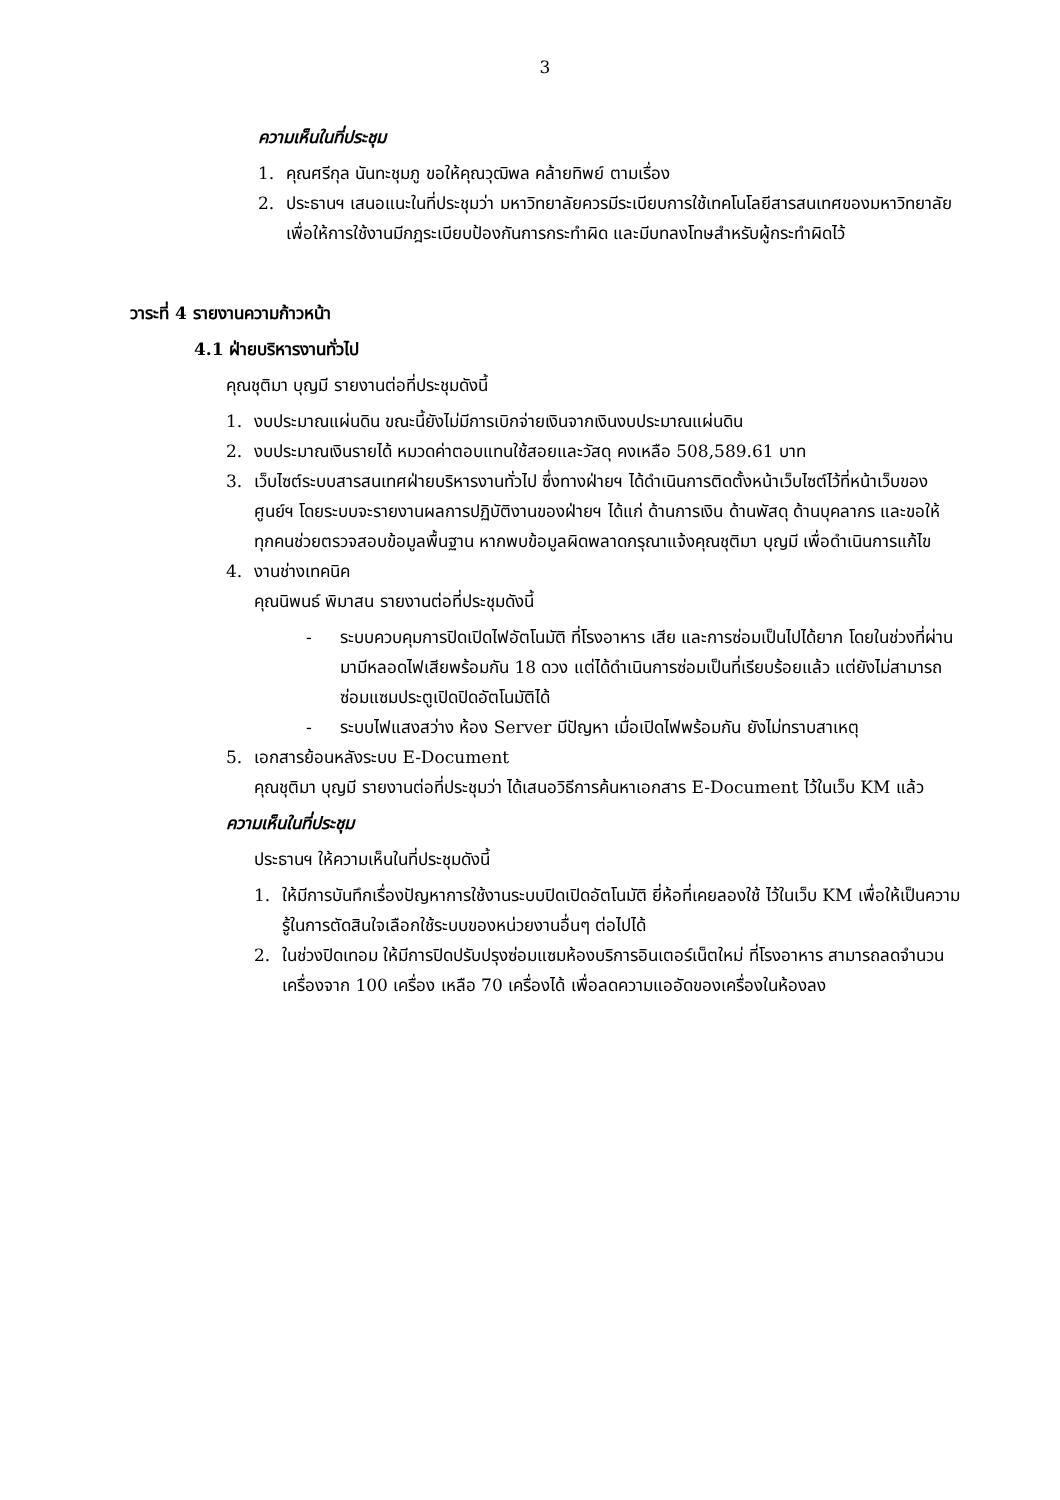3
ความเห็นในที่ประชุม
1. คุณศรีกุล นันทะชุมภู ขอให้คุณวุฒิพล คล้ายทิพย์ ตามเรื่อง
2. ประธานฯ เสนอแนะในที่ประชุมว่า มหาวิทยาลัยควรมีระเบียบการใช้เทคโนโลยีสารสนเทศของมหาวิทยาลัย เพื่อให้การใช้งานมีกฎระเบียบป้องกันการกระทำผิด และมีบทลงโทษสำหรับผู้กระทำผิดไว้
วาระที่ 4 รายงานความก้าวหน้า
4.1 ฝ่ายบริหารงานทั่วไป
คุณชุติมา บุญมี รายงานต่อที่ประชุมดังนี้
1. งบประมาณแผ่นดิน ขณะนี้ยังไม่มีการเบิกจ่ายเงินจากเงินงบประมาณแผ่นดิน
2. งบประมาณเงินรายได้ หมวดค่าตอบแทนใช้สอยและวัสดุ คงเหลือ 508,589.61 บาท
3. เว็บไซต์ระบบสารสนเทศฝ่ายบริหารงานทั่วไป ซึ่งทางฝ่ายฯ ได้ดำเนินการติดตั้งหน้าเว็บไซต์ไว้ที่หน้าเว็บของศูนย์ฯ โดยระบบจะรายงานผลการปฏิบัติงานของฝ่ายฯ ได้แก่ ด้านการเงิน ด้านพัสดุ ด้านบุคลากร และขอให้ทุกคนช่วยตรวจสอบข้อมูลพื้นฐาน หากพบข้อมูลผิดพลาดกรุณาแจ้งคุณชุติมา บุญมี เพื่อดำเนินการแก้ไข
4. งานช่างเทคนิค
คุณนิพนธ์ พิมาสน รายงานต่อที่ประชุมดังนี้
- ระบบควบคุมการปิดเปิดไฟอัตโนมัติ ที่โรงอาหาร เสีย และการซ่อมเป็นไปได้ยาก โดยในช่วงที่ผ่านมามีหลอดไฟเสียพร้อมกัน 18 ดวง แต่ได้ดำเนินการซ่อมเป็นที่เรียบร้อยแล้ว แต่ยังไม่สามารถซ่อมแซมประตูเปิดปิดอัตโนมัติได้
- ระบบไฟแสงสว่าง ห้อง Server มีปัญหา เมื่อเปิดไฟพร้อมกัน ยังไม่ทราบสาเหตุ
5. เอกสารย้อนหลังระบบ E-Document
คุณชุติมา บุญมี รายงานต่อที่ประชุมว่า ได้เสนอวิธีการค้นหาเอกสาร E-Document ไว้ในเว็บ KM แล้ว
ความเห็นในที่ประชุม
ประธานฯ ให้ความเห็นในที่ประชุมดังนี้
1. ให้มีการบันทึกเรื่องปัญหาการใช้งานระบบปิดเปิดอัตโนมัติ ยี่ห้อที่เคยลองใช้ ไว้ในเว็บ KM เพื่อให้เป็นความรู้ในการตัดสินใจเลือกใช้ระบบของหน่วยงานอื่นๆ ต่อไปได้
2. ในช่วงปิดเทอม ให้มีการปิดปรับปรุงซ่อมแซมห้องบริการอินเตอร์เน็ตใหม่ ที่โรงอาหาร สามารถลดจำนวนเครื่องจาก 100 เครื่อง เหลือ 70 เครื่องได้ เพื่อลดความแออัดของเครื่องในห้องลง